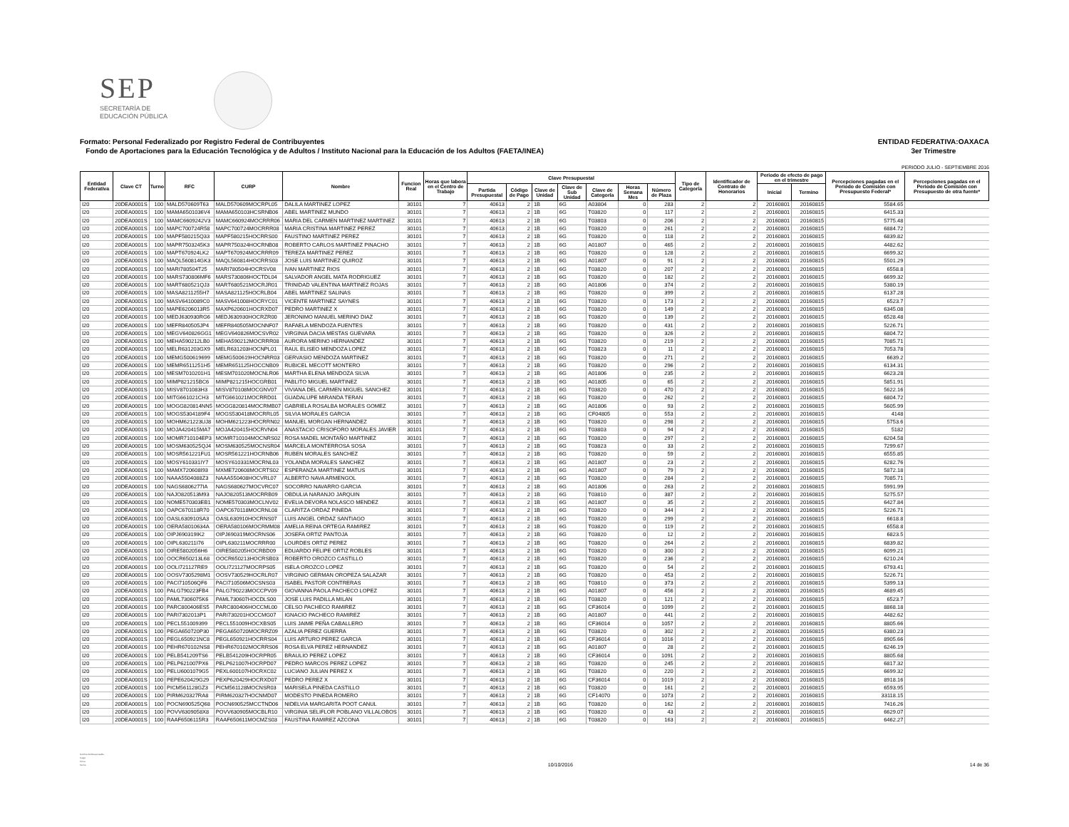SEP
SECRETARÍA DE
EDUCACIÓN PÚBLICA
Formato: Personal Federalizado por Registro Federal de Contribuyentes
Fondo de Aportaciones para la Educación Tecnológica y de Adultos / Instituto Nacional para la Educación de los Adultos (FAETA/INEA)
ENTIDAD FEDERATIVA:OAXACA
3er Trimestre
PERIODO JULIO - SEPTIEMBRE 2016
| Entidad Federativa | Clave CT | Turno | RFC | CURP | Nombre | Funcion Real | Horas que labora en el Centro de Trabajo | Clave Presupuestal | | | | | | | Tipo de Categoría | Identificador de Contrato de Honorarios | Periodo de efecto de pago en el trimestre | | Percepciones pagadas en el Periodo de Comisión con Presupuesto Federal* | Percepciones pagadas en el Periodo de Comisión con Presupuesto de otra fuente* |
| --- | --- | --- | --- | --- | --- | --- | --- | --- | --- | --- | --- | --- | --- | --- | --- | --- | --- | --- | --- | --- |
| | | | | | | | | Partida Presupuestal | Código de Pago | Clave de Unidad | Clave de Sub Unidad | Clave de Categoría | Horas Semana Mes | Número de Plaza | | | Inicial | Termino | | |
| I20 | 20DEA0001S | 100 | MALD570609T63 | MALD570609MOCRPL05 | DALILA MARTINEZ LOPEZ | 30101 | 7 | 40613 | 2 | 1B | 6G | A03804 | 0 | 283 | 2 | 2 | 20160801 | 20160815 | 5584.65 | |
| I20 | 20DEA0001S | 100 | MAMA6501036V4 | MAMA650103HCSRNB06 | ABEL MARTINEZ MUNDO | 30101 | 7 | 40613 | 2 | 1B | 6G | T03820 | 0 | 117 | 2 | 2 | 20160801 | 20160815 | 6415.33 | |
| I20 | 20DEA0001S | 100 | MAMC6609242V3 | MAMC660924MOCRRR06 | MARIA DEL CARMEN MARTINEZ MARTINEZ | 30101 | 7 | 40613 | 2 | 1B | 6G | T03803 | 0 | 206 | 2 | 2 | 20160801 | 20160815 | 5775.48 | |
| I20 | 20DEA0001S | 100 | MAPC700724R58 | MAPC700724MOCRRR08 | MARIA CRISTINA MARTINEZ PEREZ | 30101 | 7 | 40613 | 2 | 1B | 6G | T03820 | 0 | 261 | 2 | 2 | 20160801 | 20160815 | 6884.72 | |
| I20 | 20DEA0001S | 100 | MAPF580215Q33 | MAPF580215HOCRRS00 | FAUSTINO MARTINEZ PEREZ | 30101 | 7 | 40613 | 2 | 1B | 6G | T03820 | 0 | 118 | 2 | 2 | 20160801 | 20160815 | 6839.82 | |
| I20 | 20DEA0001S | 100 | MAPR7503245K3 | MAPR750324HOCRNB08 | ROBERTO CARLOS MARTINEZ PINACHO | 30101 | 7 | 40613 | 2 | 1B | 6G | A01807 | 0 | 465 | 2 | 2 | 20160801 | 20160815 | 4482.62 | |
| I20 | 20DEA0001S | 100 | MAPT670924LK2 | MAPT670924MOCRRR09 | TEREZA MARTINEZ PEREZ | 30101 | 7 | 40613 | 2 | 1B | 6G | T03820 | 0 | 128 | 2 | 2 | 20160801 | 20160815 | 6699.32 | |
| I20 | 20DEA0001S | 100 | MAQL560814GK3 | MAQL560814HOCRRS03 | JOSE LUIS MARTINEZ QUIROZ | 30101 | 7 | 40613 | 2 | 1B | 6G | A01807 | 0 | 91 | 2 | 2 | 20160801 | 20160815 | 5501.29 | |
| I20 | 20DEA0001S | 100 | MARI780504T25 | MARI780504HOCRSV08 | IVAN MARTINEZ RIOS | 30101 | 7 | 40613 | 2 | 1B | 6G | T03820 | 0 | 207 | 2 | 2 | 20160801 | 20160815 | 6558.8 | |
| I20 | 20DEA0001S | 100 | MARS730806MF6 | MARS730806HOCTDL04 | SALVADOR ANGEL MATA RODRIGUEZ | 30101 | 7 | 40613 | 2 | 1B | 6G | T03820 | 0 | 182 | 2 | 2 | 20160801 | 20160815 | 6699.32 | |
| I20 | 20DEA0001S | 100 | MART680521QJ3 | MART680521MOCRJR01 | TRINIDAD VALENTINA MARTINEZ ROJAS | 30101 | 7 | 40613 | 2 | 1B | 6G | A01806 | 0 | 374 | 2 | 2 | 20160801 | 20160815 | 5380.19 | |
| I20 | 20DEA0001S | 100 | MASA8211255H7 | MASA821125HOCRLB04 | ABEL MARTINEZ SALINAS | 30101 | 7 | 40613 | 2 | 1B | 6G | T03820 | 0 | 399 | 2 | 2 | 20160801 | 20160815 | 6137.28 | |
| I20 | 20DEA0001S | 100 | MASV6410089C0 | MASV641008HOCRYC01 | VICENTE MARTINEZ SAYNES | 30101 | 7 | 40613 | 2 | 1B | 6G | T03820 | 0 | 173 | 2 | 2 | 20160801 | 20160815 | 6523.7 | |
| I20 | 20DEA0001S | 100 | MAPE6206013R5 | MAXP620601HOCRXD07 | PEDRO MARTINEZ X | 30101 | 7 | 40613 | 2 | 1B | 6G | T03820 | 0 | 149 | 2 | 2 | 20160801 | 20160815 | 6345.08 | |
| I20 | 20DEA0001S | 100 | MEDJ630930RG6 | MEDJ630930HOCRZR00 | JERONIMO MANUEL MERINO DIAZ | 30101 | 7 | 40613 | 2 | 1B | 6G | T03820 | 0 | 139 | 2 | 2 | 20160801 | 20160815 | 6528.48 | |
| I20 | 20DEA0001S | 100 | MEFR840505JP4 | MEFR840505MOCNNF07 | RAFAELA MENDOZA FUENTES | 30101 | 7 | 40613 | 2 | 1B | 6G | T03820 | 0 | 431 | 2 | 2 | 20160801 | 20160815 | 5226.71 | |
| I20 | 20DEA0001S | 100 | MEGV640826GG1 | MEGV640826MOCSVR02 | VIRGINIA DACIA MESTAS GUEVARA | 30101 | 7 | 40613 | 2 | 1B | 6G | T03820 | 0 | 326 | 2 | 2 | 20160801 | 20160815 | 6804.72 | |
| I20 | 20DEA0001S | 100 | MEHA590212LB0 | MEHA590212MOCRRR08 | AURORA MERINO HERNANDEZ | 30101 | 7 | 40613 | 2 | 1B | 6G | T03820 | 0 | 219 | 2 | 2 | 20160801 | 20160815 | 7085.71 | |
| I20 | 20DEA0001S | 100 | MELR631203GX9 | MELR631203HOCNPL01 | RAUL ELISEO MENDOZA LOPEZ | 30101 | 7 | 40613 | 2 | 1B | 6G | T03823 | 0 | 11 | 2 | 2 | 20160801 | 20160815 | 7053.78 | |
| I20 | 20DEA0001S | 100 | MEMG500619699 | MEMG500619HOCNRR03 | GERVASIO MENDOZA MARTINEZ | 30101 | 7 | 40613 | 2 | 1B | 6G | T03820 | 0 | 271 | 2 | 2 | 20160801 | 20160815 | 6639.2 | |
| I20 | 20DEA0001S | 100 | MEMR6511251H5 | MEMR651125HOCCNB09 | RUBICEL MECOTT MONTERO | 30101 | 7 | 40613 | 2 | 1B | 6G | T03820 | 0 | 296 | 2 | 2 | 20160801 | 20160815 | 6134.31 | |
| I20 | 20DEA0001S | 100 | MESM7010201H1 | MESM701020MOCNLR06 | MARTHA ELENA MENDOZA SILVA | 30101 | 7 | 40613 | 2 | 1B | 6G | A01806 | 0 | 235 | 2 | 2 | 20160801 | 20160815 | 6623.28 | |
| I20 | 20DEA0001S | 100 | MIMP821215BC6 | MIMP821215HOCGRB01 | PABLITO MIGUEL MARTINEZ | 30101 | 7 | 40613 | 2 | 1B | 6G | A01805 | 0 | 65 | 2 | 2 | 20160801 | 20160815 | 5851.91 | |
| I20 | 20DEA0001S | 100 | MISV8701083H3 | MISV870108MOCGNV07 | VIVIANA DEL CARMEN MIGUEL SANCHEZ | 30101 | 7 | 40613 | 2 | 1B | 6G | T03820 | 0 | 470 | 2 | 2 | 20160801 | 20160815 | 5622.16 | |
| I20 | 20DEA0001S | 100 | MITG661021CH3 | MITG661021MOCRRD01 | GUADALUPE MIRANDA TERAN | 30101 | 7 | 40613 | 2 | 1B | 6G | T03820 | 0 | 262 | 2 | 2 | 20160801 | 20160815 | 6804.72 | |
| I20 | 20DEA0001S | 100 | MOGG820814NN5 | MOGG820814MOCRMB07 | GABRIELA ROSALBA MORALES GOMEZ | 30101 | 7 | 40613 | 2 | 1B | 6G | A01806 | 0 | 93 | 2 | 2 | 20160801 | 20160815 | 5605.99 | |
| I20 | 20DEA0001S | 100 | MOGS5304189F4 | MOGS530418MOCRRL05 | SILVIA MORALES GARCIA | 30101 | 7 | 40613 | 2 | 1B | 6G | CF04805 | 0 | 553 | 2 | 2 | 20160801 | 20160815 | 4148 | |
| I20 | 20DEA0001S | 100 | MOHM621223UJ8 | MOHM621223HOCRRN02 | MANUEL MORGAN HERNANDEZ | 30101 | 7 | 40613 | 2 | 1B | 6G | T03820 | 0 | 298 | 2 | 2 | 20160801 | 20160815 | 5753.6 | |
| I20 | 20DEA0001S | 100 | MOJA420415MA7 | MOJA420415HOCRVN04 | ANASTACIO CRISOFORO MORALES JAVIER | 30101 | 7 | 40613 | 2 | 1B | 6G | T03803 | 0 | 94 | 2 | 2 | 20160801 | 20160815 | 5182 | |
| I20 | 20DEA0001S | 100 | MOMR710104EP3 | MOMR710104MOCNRS02 | ROSA MADEL MONTAÑO MARTINEZ | 30101 | 7 | 40613 | 2 | 1B | 6G | T03820 | 0 | 297 | 2 | 2 | 20160801 | 20160815 | 6204.58 | |
| I20 | 20DEA0001S | 100 | MOSM630525QJ4 | MOSM630525MOCNSR04 | MARCELA MONTERROSA SOSA | 30101 | 7 | 40613 | 2 | 1B | 6G | T03823 | 0 | 33 | 2 | 2 | 20160801 | 20160815 | 7299.67 | |
| I20 | 20DEA0001S | 100 | MOSR561221FU1 | MOSR561221HOCRNB06 | RUBEN MORALES SANCHEZ | 30101 | 7 | 40613 | 2 | 1B | 6G | T03820 | 0 | 59 | 2 | 2 | 20160801 | 20160815 | 6555.85 | |
| I20 | 20DEA0001S | 100 | MOSY610331IY7 | MOSY610331MOCRNL03 | YOLANDA MORALES SANCHEZ | 30101 | 7 | 40613 | 2 | 1B | 6G | A01807 | 0 | 23 | 2 | 2 | 20160801 | 20160815 | 6282.76 | |
| I20 | 20DEA0001S | 100 | MAMX720608I93 | MXME720608MOCRTS02 | ESPERANZA MARTINEZ MATUS | 30101 | 7 | 40613 | 2 | 1B | 6G | A01807 | 0 | 79 | 2 | 2 | 20160801 | 20160815 | 5872.18 | |
| I20 | 20DEA0001S | 100 | NAAA5504088Z3 | NAAA550408HOCVRL07 | ALBERTO NAVA ARMENGOL | 30101 | 7 | 40613 | 2 | 1B | 6G | T03820 | 0 | 284 | 2 | 2 | 20160801 | 20160815 | 7085.71 | |
| I20 | 20DEA0001S | 100 | NAGS6806277IA | NAGS680627MOCVRC07 | SOCORRO NAVARRO GARCIA | 30101 | 7 | 40613 | 2 | 1B | 6G | A01806 | 0 | 263 | 2 | 2 | 20160801 | 20160815 | 5991.99 | |
| I20 | 20DEA0001S | 100 | NAJO820513M93 | NAJO820513MOCRRB09 | OBDULIA NARANJO JARQUIN | 30101 | 7 | 40613 | 2 | 1B | 6G | T03810 | 0 | 387 | 2 | 2 | 20160801 | 20160815 | 5275.57 | |
| I20 | 20DEA0001S | 100 | NOME570303EB1 | NOME570303MOCLNV02 | EVELIA DEVORA NOLASCO MENDEZ | 30101 | 7 | 40613 | 2 | 1B | 6G | A01807 | 0 | 35 | 2 | 2 | 20160801 | 20160815 | 6427.84 | |
| I20 | 20DEA0001S | 100 | OAPC670118R70 | OAPC670118MOCRNL08 | CLARITZA ORDAZ PINEDA | 30101 | 7 | 40613 | 2 | 1B | 6G | T03820 | 0 | 344 | 2 | 2 | 20160801 | 20160815 | 5226.71 | |
| I20 | 20DEA0001S | 100 | OASL630910SA3 | OASL630910HOCRNS07 | LUIS ANGEL ORDAZ SANTIAGO | 30101 | 7 | 40613 | 2 | 1B | 6G | T03820 | 0 | 299 | 2 | 2 | 20160801 | 20160815 | 6618.8 | |
| I20 | 20DEA0001S | 100 | OERA58010634A | OERA580106MOCRMM08 | AMELIA REINA ORTEGA RAMIREZ | 30101 | 7 | 40613 | 2 | 1B | 6G | T03820 | 0 | 119 | 2 | 2 | 20160801 | 20160815 | 6558.8 | |
| I20 | 20DEA0001S | 100 | OIPJ690319IK2 | OIPJ690319MOCRNS06 | JOSEFA ORTIZ PANTOJA | 30101 | 7 | 40613 | 2 | 1B | 6G | T03820 | 0 | 12 | 2 | 2 | 20160801 | 20160815 | 6823.5 | |
| I20 | 20DEA0001S | 100 | OIPL630211I76 | OIPL630211MOCRRR00 | LOURDES ORTIZ PEREZ | 30101 | 7 | 40613 | 2 | 1B | 6G | T03820 | 0 | 264 | 2 | 2 | 20160801 | 20160815 | 6839.82 | |
| I20 | 20DEA0001S | 100 | OIRE5802056H6 | OIRE580205HOCRBD09 | EDUARDO FELIPE ORTIZ ROBLES | 30101 | 7 | 40613 | 2 | 1B | 6G | T03820 | 0 | 300 | 2 | 2 | 20160801 | 20160815 | 6099.21 | |
| I20 | 20DEA0001S | 100 | OOCR650213L68 | OOCR650213HOCRSB03 | ROBERTO OROZCO CASTILLO | 30101 | 7 | 40613 | 2 | 1B | 6G | T03820 | 0 | 236 | 2 | 2 | 20160801 | 20160815 | 6210.24 | |
| I20 | 20DEA0001S | 100 | OOLI721127RE9 | OOLI721127MOCRPS05 | ISELA OROZCO LOPEZ | 30101 | 7 | 40613 | 2 | 1B | 6G | T03820 | 0 | 54 | 2 | 2 | 20160801 | 20160815 | 6793.41 | |
| I20 | 20DEA0001S | 100 | OOSV7305298M1 | OOSV730529HOCRLR07 | VIRGINIO GERMAN OROPEZA SALAZAR | 30101 | 7 | 40613 | 2 | 1B | 6G | T03820 | 0 | 453 | 2 | 2 | 20160801 | 20160815 | 5226.71 | |
| I20 | 20DEA0001S | 100 | PACI710506QF6 | PACI710506MOCSNS03 | ISABEL PASTOR CONTRERAS | 30101 | 7 | 40613 | 2 | 1B | 6G | T03810 | 0 | 373 | 2 | 2 | 20160801 | 20160815 | 5399.13 | |
| I20 | 20DEA0001S | 100 | PALG790223FB4 | PALG790223MOCCPV09 | GIOVANNA PAOLA PACHECO LOPEZ | 30101 | 7 | 40613 | 2 | 1B | 6G | A01807 | 0 | 456 | 2 | 2 | 20160801 | 20160815 | 4689.45 | |
| I20 | 20DEA0001S | 100 | PAML7306075K6 | PAML730607HOCDLS00 | JOSE LUIS PADILLA MILAN | 30101 | 7 | 40613 | 2 | 1B | 6G | T03820 | 0 | 121 | 2 | 2 | 20160801 | 20160815 | 6523.7 | |
| I20 | 20DEA0001S | 100 | PARC800406ES5 | PARC800406HOCCML00 | CELSO PACHECO RAMIREZ | 30101 | 7 | 40613 | 2 | 1B | 6G | CF36014 | 0 | 1099 | 2 | 2 | 20160801 | 20160815 | 8868.18 | |
| I20 | 20DEA0001S | 100 | PARI7302013P1 | PARI730201HOCCMG07 | IGNACIO PACHECO RAMIREZ | 30101 | 7 | 40613 | 2 | 1B | 6G | A01807 | 0 | 441 | 2 | 2 | 20160801 | 20160815 | 4482.62 | |
| I20 | 20DEA0001S | 100 | PECL551009399 | PECL551009HOCXBS05 | LUIS JAIME PEÑA CABALLERO | 30101 | 7 | 40613 | 2 | 1B | 6G | CF36014 | 0 | 1057 | 2 | 2 | 20160801 | 20160815 | 8805.66 | |
| I20 | 20DEA0001S | 100 | PEGA650720P30 | PEGA650720MOCRRZ09 | AZALIA PEREZ GUERRA | 30101 | 7 | 40613 | 2 | 1B | 6G | T03820 | 0 | 302 | 2 | 2 | 20160801 | 20160815 | 6380.23 | |
| I20 | 20DEA0001S | 100 | PEGL650921NC8 | PEGL650921HOCRRS04 | LUIS ARTURO PEREZ GARCIA | 30101 | 7 | 40613 | 2 | 1B | 6G | CF36014 | 0 | 1016 | 2 | 2 | 20160801 | 20160815 | 8905.66 | |
| I20 | 20DEA0001S | 100 | PEHR670102NS8 | PEHR670102MOCRRS06 | ROSA ELVA PEREZ HERNANDEZ | 30101 | 7 | 40613 | 2 | 1B | 6G | A01807 | 0 | 28 | 2 | 2 | 20160801 | 20160815 | 6246.19 | |
| I20 | 20DEA0001S | 100 | PELB541209TS6 | PELB541209HOCRPR05 | BRAULIO PEREZ LOPEZ | 30101 | 7 | 40613 | 2 | 1B | 6G | CF36014 | 0 | 1091 | 2 | 2 | 20160801 | 20160815 | 8805.68 | |
| I20 | 20DEA0001S | 100 | PELP621007PX6 | PELP621007HOCRPD07 | PEDRO MARCOS PEREZ LOPEZ | 30101 | 7 | 40613 | 2 | 1B | 6G | T03820 | 0 | 245 | 2 | 2 | 20160801 | 20160815 | 6817.32 | |
| I20 | 20DEA0001S | 100 | PELU6001079G5 | PEXL600107HOCRXC02 | LUCIANO JULIAN PEREZ X | 30101 | 7 | 40613 | 2 | 1B | 6G | T03820 | 0 | 220 | 2 | 2 | 20160801 | 20160815 | 6699.32 | |
| I20 | 20DEA0001S | 100 | PEPE620429G29 | PEXP620429HOCRXD07 | PEDRO PEREZ X | 30101 | 7 | 40613 | 2 | 1B | 6G | CF36014 | 0 | 1019 | 2 | 2 | 20160801 | 20160815 | 8918.16 | |
| I20 | 20DEA0001S | 100 | PICM561128GZ3 | PICM561128MOCNSR03 | MARISELA PINEDA CASTILLO | 30101 | 7 | 40613 | 2 | 1B | 6G | T03820 | 0 | 161 | 2 | 2 | 20160801 | 20160815 | 6593.95 | |
| I20 | 20DEA0001S | 100 | PIRM620327RA8 | PIRM620327HOCNMD07 | MODESTO PINEDA ROMERO | 30101 | 7 | 40613 | 2 | 1B | 6G | CF14070 | 0 | 1073 | 2 | 2 | 20160801 | 20160815 | 33118.15 | |
| I20 | 20DEA0001S | 100 | POCN690525Q68 | POCN690525MCCTND06 | NIDELVIA MARGARITA POOT CANUL | 30101 | 7 | 40613 | 2 | 1B | 6G | T03820 | 0 | 162 | 2 | 2 | 20160801 | 20160815 | 7416.26 | |
| I20 | 20DEA0001S | 100 | POVV6309058X8 | POVV630905MOCBLR10 | VIRGINIA SELIFLOR POBLANO VILLALOBOS | 30101 | 7 | 40613 | 2 | 1B | 6G | T03820 | 0 | 43 | 2 | 2 | 20160801 | 20160815 | 6629.07 | |
| I20 | 20DEA0001S | 100 | RAAF6506115R3 | RAAF650611MOCMZS03 | FAUSTINA RAMIREZ AZCONA | 30101 | 7 | 40613 | 2 | 1B | 6G | T03820 | 0 | 163 | 2 | 2 | 20160801 | 20160815 | 6462.27 | |
Nombre del Responsable
Cargo
Firma
Fecha
10/10/2016
14 de 36